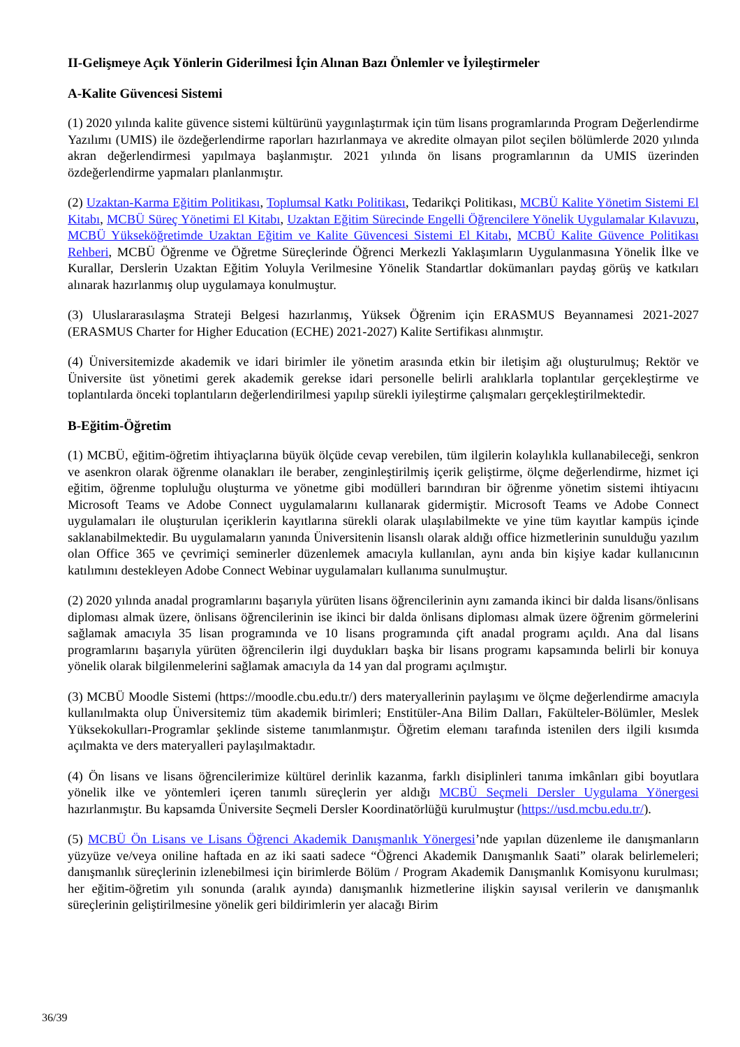II-Gelişmeye Açık Yönlerin Giderilmesi İçin Alınan Bazı Önlemler ve İyileştirmeler
A-Kalite Güvencesi Sistemi
(1) 2020 yılında kalite güvence sistemi kültürünü yaygınlaştırmak için tüm lisans programlarında Program Değerlendirme Yazılımı (UMIS) ile özdeğerlendirme raporları hazırlanmaya ve akredite olmayan pilot seçilen bölümlerde 2020 yılında akran değerlendirmesi yapılmaya başlanmıştır. 2021 yılında ön lisans programlarının da UMIS üzerinden özdeğerlendirme yapmaları planlanmıştır.
(2) Uzaktan-Karma Eğitim Politikası, Toplumsal Katkı Politikası, Tedarikçi Politikası, MCBÜ Kalite Yönetim Sistemi El Kitabı, MCBÜ Süreç Yönetimi El Kitabı, Uzaktan Eğitim Sürecinde Engelli Öğrencilere Yönelik Uygulamalar Kılavuzu, MCBÜ Yükseköğretimde Uzaktan Eğitim ve Kalite Güvencesi Sistemi El Kitabı, MCBÜ Kalite Güvence Politikası Rehberi, MCBÜ Öğrenme ve Öğretme Süreçlerinde Öğrenci Merkezli Yaklaşımların Uygulanmasına Yönelik İlke ve Kurallar, Derslerin Uzaktan Eğitim Yoluyla Verilmesine Yönelik Standartlar dokümanları paydaş görüş ve katkıları alınarak hazırlanmış olup uygulamaya konulmuştur.
(3) Uluslararasılaşma Strateji Belgesi hazırlanmış, Yüksek Öğrenim için ERASMUS Beyannamesi 2021-2027 (ERASMUS Charter for Higher Education (ECHE) 2021-2027) Kalite Sertifikası alınmıştır.
(4) Üniversitemizde akademik ve idari birimler ile yönetim arasında etkin bir iletişim ağı oluşturulmuş; Rektör ve Üniversite üst yönetimi gerek akademik gerekse idari personelle belirli aralıklarla toplantılar gerçekleştirme ve toplantılarda önceki toplantıların değerlendirilmesi yapılıp sürekli iyileştirme çalışmaları gerçekleştirilmektedir.
B-Eğitim-Öğretim
(1) MCBÜ, eğitim-öğretim ihtiyaçlarına büyük ölçüde cevap verebilen, tüm ilgilerin kolaylıkla kullanabileceği, senkron ve asenkron olarak öğrenme olanakları ile beraber, zenginleştirilmiş içerik geliştirme, ölçme değerlendirme, hizmet içi eğitim, öğrenme topluluğu oluşturma ve yönetme gibi modülleri barındıran bir öğrenme yönetim sistemi ihtiyacını Microsoft Teams ve Adobe Connect uygulamalarını kullanarak gidermiştir. Microsoft Teams ve Adobe Connect uygulamaları ile oluşturulan içeriklerin kayıtlarına sürekli olarak ulaşılabilmekte ve yine tüm kayıtlar kampüs içinde saklanabilmektedir. Bu uygulamaların yanında Üniversitenin lisanslı olarak aldığı office hizmetlerinin sunulduğu yazılım olan Office 365 ve çevrimiçi seminerler düzenlemek amacıyla kullanılan, aynı anda bin kişiye kadar kullanıcının katılımını destekleyen Adobe Connect Webinar uygulamaları kullanıma sunulmuştur.
(2) 2020 yılında anadal programlarını başarıyla yürüten lisans öğrencilerinin aynı zamanda ikinci bir dalda lisans/önlisans diploması almak üzere, önlisans öğrencilerinin ise ikinci bir dalda önlisans diploması almak üzere öğrenim görmelerini sağlamak amacıyla 35 lisan programında ve 10 lisans programında çift anadal programı açıldı. Ana dal lisans programlarını başarıyla yürüten öğrencilerin ilgi duydukları başka bir lisans programı kapsamında belirli bir konuya yönelik olarak bilgilenmelerini sağlamak amacıyla da 14 yan dal programı açılmıştır.
(3) MCBÜ Moodle Sistemi (https://moodle.cbu.edu.tr/) ders materyallerinin paylaşımı ve ölçme değerlendirme amacıyla kullanılmakta olup Üniversitemiz tüm akademik birimleri; Enstitüler-Ana Bilim Dalları, Fakülteler-Bölümler, Meslek Yüksekokulları-Programlar şeklinde sisteme tanımlanmıştır. Öğretim elemanı tarafında istenilen ders ilgili kısımda açılmakta ve ders materyalleri paylaşılmaktadır.
(4) Ön lisans ve lisans öğrencilerimize kültürel derinlik kazanma, farklı disiplinleri tanıma imkânları gibi boyutlara yönelik ilke ve yöntemleri içeren tanımlı süreçlerin yer aldığı MCBÜ Seçmeli Dersler Uygulama Yönergesi hazırlanmıştır. Bu kapsamda Üniversite Seçmeli Dersler Koordinatörlüğü kurulmuştur (https://usd.mcbu.edu.tr/).
(5) MCBÜ Ön Lisans ve Lisans Öğrenci Akademik Danışmanlık Yönergesi’nde yapılan düzenleme ile danışmanların yüzyüze ve/veya oniline haftada en az iki saati sadece “Öğrenci Akademik Danışmanlık Saati” olarak belirlemeleri; danışmanlık süreçlerinin izlenebilmesi için birimlerde Bölüm / Program Akademik Danışmanlık Komisyonu kurulması; her eğitim-öğretim yılı sonunda (aralık ayında) danışmanlık hizmetlerine ilişkin sayısal verilerin ve danışmanlık süreçlerinin geliştirilmesine yönelik geri bildirimlerin yer alacağı Birim
36/39